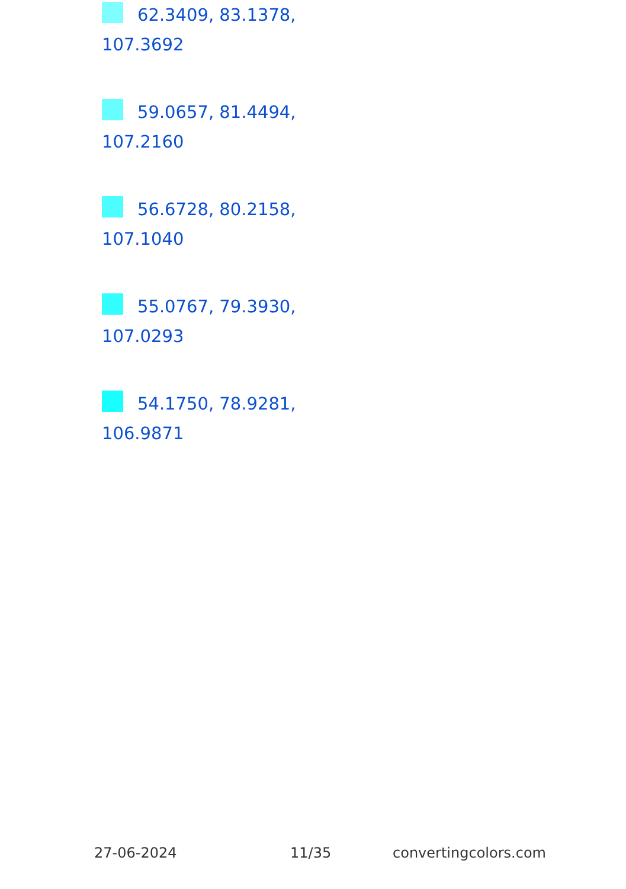62.3409, 83.1378, 107.3692
59.0657, 81.4494, 107.2160
56.6728, 80.2158, 107.1040
55.0767, 79.3930, 107.0293
54.1750, 78.9281, 106.9871
27-06-2024 11/35 convertingcolors.com